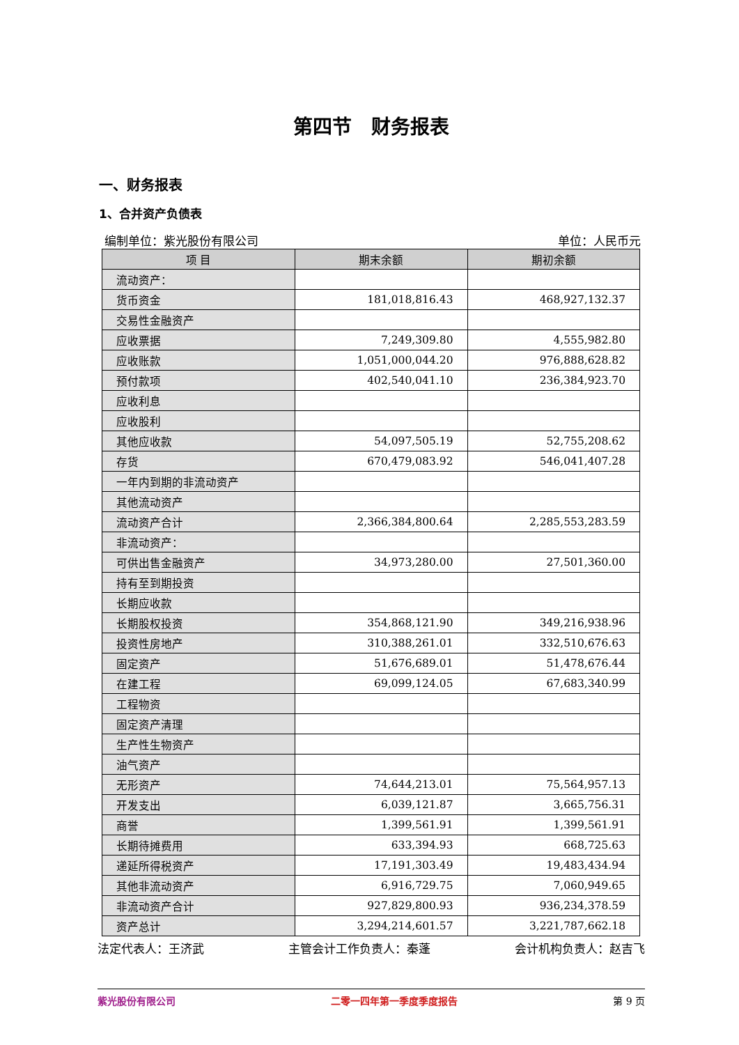第四节　财务报表
一、财务报表
1、合并资产负债表
编制单位：紫光股份有限公司 单位：人民币元
| 项 目 | 期末余额 | 期初余额 |
| --- | --- | --- |
| 流动资产： | | |
| 货币资金 | 181,018,816.43 | 468,927,132.37 |
| 交易性金融资产 | | |
| 应收票据 | 7,249,309.80 | 4,555,982.80 |
| 应收账款 | 1,051,000,044.20 | 976,888,628.82 |
| 预付款项 | 402,540,041.10 | 236,384,923.70 |
| 应收利息 | | |
| 应收股利 | | |
| 其他应收款 | 54,097,505.19 | 52,755,208.62 |
| 存货 | 670,479,083.92 | 546,041,407.28 |
| 一年内到期的非流动资产 | | |
| 其他流动资产 | | |
| 流动资产合计 | 2,366,384,800.64 | 2,285,553,283.59 |
| 非流动资产： | | |
| 可供出售金融资产 | 34,973,280.00 | 27,501,360.00 |
| 持有至到期投资 | | |
| 长期应收款 | | |
| 长期股权投资 | 354,868,121.90 | 349,216,938.96 |
| 投资性房地产 | 310,388,261.01 | 332,510,676.63 |
| 固定资产 | 51,676,689.01 | 51,478,676.44 |
| 在建工程 | 69,099,124.05 | 67,683,340.99 |
| 工程物资 | | |
| 固定资产清理 | | |
| 生产性生物资产 | | |
| 油气资产 | | |
| 无形资产 | 74,644,213.01 | 75,564,957.13 |
| 开发支出 | 6,039,121.87 | 3,665,756.31 |
| 商誉 | 1,399,561.91 | 1,399,561.91 |
| 长期待摊费用 | 633,394.93 | 668,725.63 |
| 递延所得税资产 | 17,191,303.49 | 19,483,434.94 |
| 其他非流动资产 | 6,916,729.75 | 7,060,949.65 |
| 非流动资产合计 | 927,829,800.93 | 936,234,378.59 |
| 资产总计 | 3,294,214,601.57 | 3,221,787,662.18 |
法定代表人：王济武 主管会计工作负责人：秦蓬 会计机构负责人：赵吉飞
紫光股份有限公司 二零一四年第一季度季度报告 第 9 页